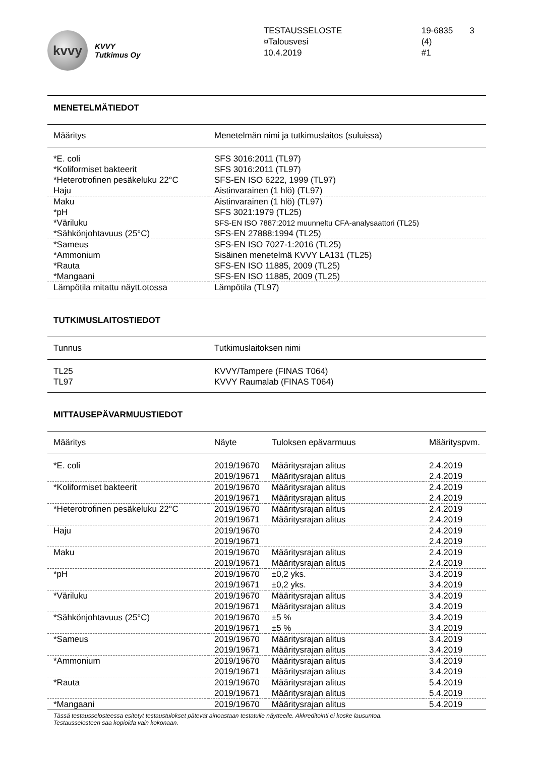kvvy
KVVY
Tutkimus Oy
TESTAUSSELOSTE
¤Talousvesi
10.4.2019
19-6835 3 (4)
#1
MENETELMÄTIEDOT
| Määritys | Menetelmän nimi ja tutkimuslaitos (suluissa) |
| --- | --- |
| *E. coli | SFS 3016:2011 (TL97) |
| *Koliformiset bakteerit | SFS 3016:2011 (TL97) |
| *Heterotrofinen pesäkeluku 22°C | SFS-EN ISO 6222, 1999 (TL97) |
| Haju | Aistinvarainen (1 hlö) (TL97) |
| Maku | Aistinvarainen (1 hlö) (TL97) |
| *pH | SFS 3021:1979 (TL25) |
| *Väriluku | SFS-EN ISO 7887:2012 muunneltu CFA-analysaattori (TL25) |
| *Sähkönjohtavuus (25°C) | SFS-EN 27888:1994 (TL25) |
| *Sameus | SFS-EN ISO 7027-1:2016 (TL25) |
| *Ammonium | Sisäinen menetelmä KVVY LA131 (TL25) |
| *Rauta | SFS-EN ISO 11885, 2009 (TL25) |
| *Mangaani | SFS-EN ISO 11885, 2009 (TL25) |
| Lämpötila mitattu näytt.otossa | Lämpötila (TL97) |
TUTKIMUSLAITOSTIEDOT
| Tunnus | Tutkimuslaitoksen nimi |
| --- | --- |
| TL25 | KVVY/Tampere (FINAS T064) |
| TL97 | KVVY Raumalab (FINAS T064) |
MITTAUSEPÄVARMUUSTIEDOT
| Määritys | Näyte | Tuloksen epävarmuus | Määrityspvm. |
| --- | --- | --- | --- |
| *E. coli | 2019/19670 | Määritysrajan alitus | 2.4.2019 |
| | 2019/19671 | Määritysrajan alitus | 2.4.2019 |
| *Koliformiset bakteerit | 2019/19670 | Määritysrajan alitus | 2.4.2019 |
| | 2019/19671 | Määritysrajan alitus | 2.4.2019 |
| *Heterotrofinen pesäkeluku 22°C | 2019/19670 | Määritysrajan alitus | 2.4.2019 |
| | 2019/19671 | Määritysrajan alitus | 2.4.2019 |
| Haju | 2019/19670 | | 2.4.2019 |
| | 2019/19671 | | 2.4.2019 |
| Maku | 2019/19670 | Määritysrajan alitus | 2.4.2019 |
| | 2019/19671 | Määritysrajan alitus | 2.4.2019 |
| *pH | 2019/19670 | ±0,2 yks. | 3.4.2019 |
| | 2019/19671 | ±0,2 yks. | 3.4.2019 |
| *Väriluku | 2019/19670 | Määritysrajan alitus | 3.4.2019 |
| | 2019/19671 | Määritysrajan alitus | 3.4.2019 |
| *Sähkönjohtavuus (25°C) | 2019/19670 | ±5 % | 3.4.2019 |
| | 2019/19671 | ±5 % | 3.4.2019 |
| *Sameus | 2019/19670 | Määritysrajan alitus | 3.4.2019 |
| | 2019/19671 | Määritysrajan alitus | 3.4.2019 |
| *Ammonium | 2019/19670 | Määritysrajan alitus | 3.4.2019 |
| | 2019/19671 | Määritysrajan alitus | 3.4.2019 |
| *Rauta | 2019/19670 | Määritysrajan alitus | 5.4.2019 |
| | 2019/19671 | Määritysrajan alitus | 5.4.2019 |
| *Mangaani | 2019/19670 | Määritysrajan alitus | 5.4.2019 |
Tässä testausselosteessa esitetyt testaustulokset pätevät ainoastaan testatulle näytteelle. Akkreditointi ei koske lausuntoa.
Testausselosteen saa kopioida vain kokonaan.